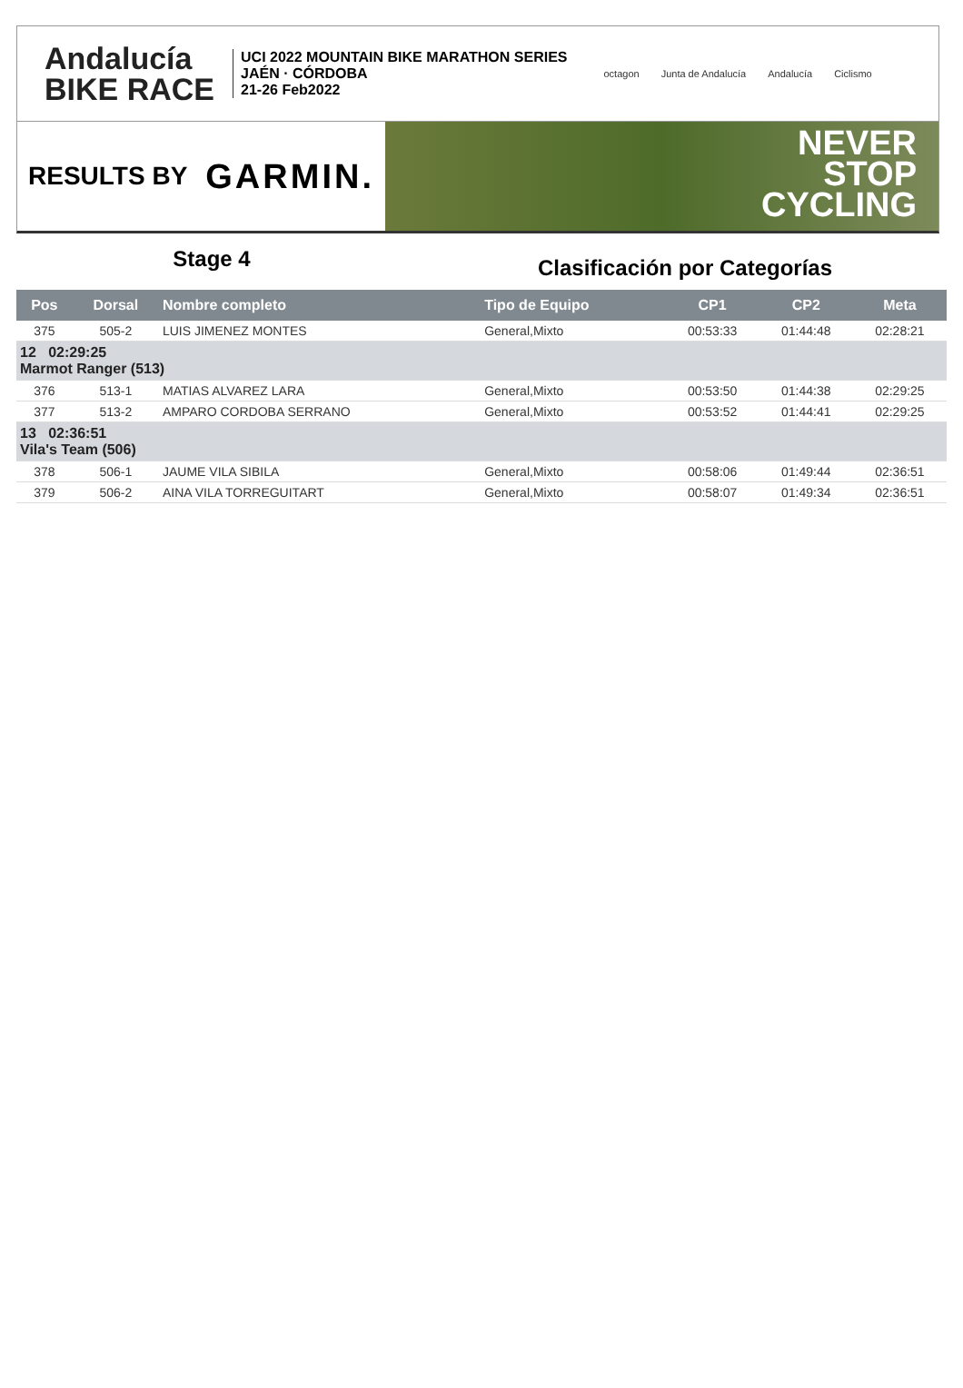Andalucía
BIKE RACE
UCI 2022 MOUNTAIN BIKE MARATHON SERIES
JAÉN · CÓRDOBA
21-26 Feb2022
octagon Junta de Andalucía Andalucía Ciclismo
RESULTS BY GARMIN.
NEVER
STOP
CYCLING
Stage 4
Clasificación por Categorías
| Pos | Dorsal | Nombre completo | Tipo de Equipo | CP1 | CP2 | Meta |
| --- | --- | --- | --- | --- | --- | --- |
| 375 | 505-2 | LUIS JIMENEZ MONTES | General,Mixto | 00:53:33 | 01:44:48 | 02:28:21 |
| 12 02:29:25 Marmot Ranger (513) | | | | | | |
| 376 | 513-1 | MATIAS ALVAREZ LARA | General,Mixto | 00:53:50 | 01:44:38 | 02:29:25 |
| 377 | 513-2 | AMPARO CORDOBA SERRANO | General,Mixto | 00:53:52 | 01:44:41 | 02:29:25 |
| 13 02:36:51 Vila's Team (506) | | | | | | |
| 378 | 506-1 | JAUME VILA SIBILA | General,Mixto | 00:58:06 | 01:49:44 | 02:36:51 |
| 379 | 506-2 | AINA VILA TORREGUITART | General,Mixto | 00:58:07 | 01:49:34 | 02:36:51 |